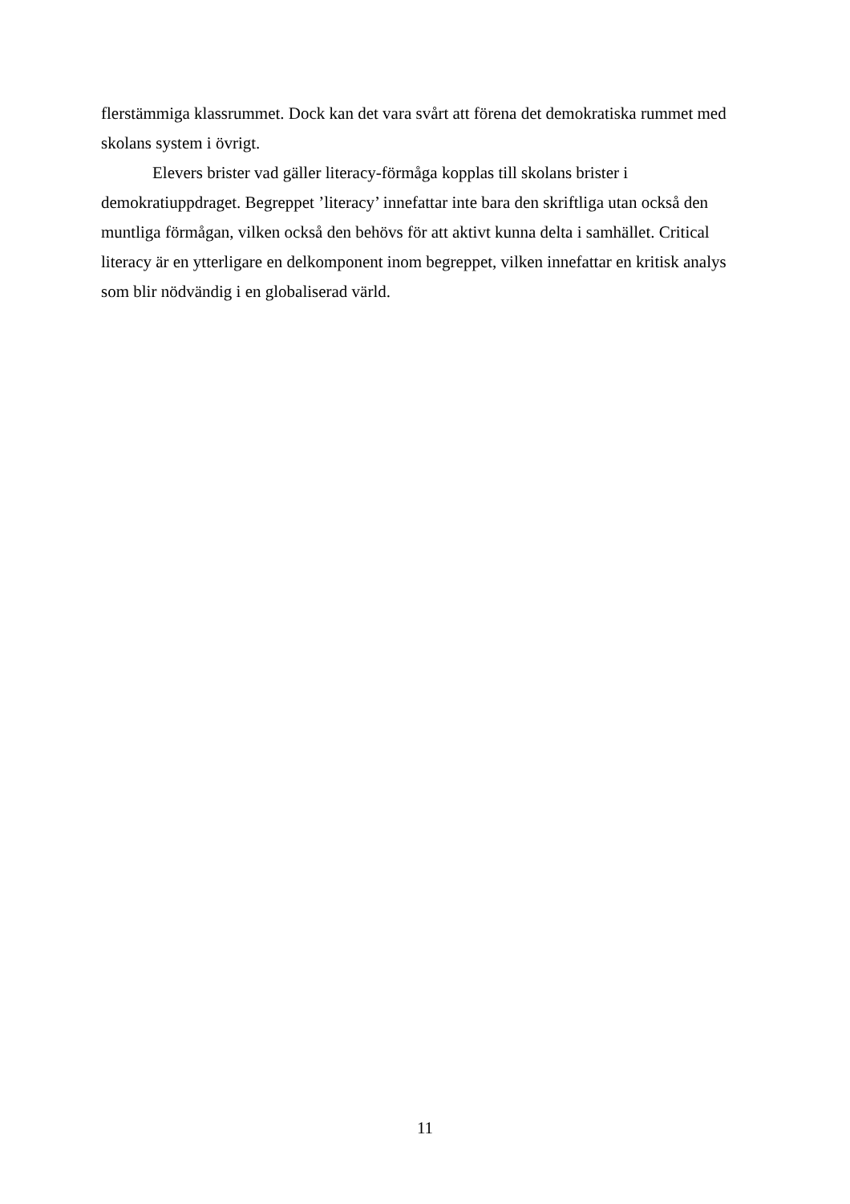flerstämmiga klassrummet. Dock kan det vara svårt att förena det demokratiska rummet med skolans system i övrigt.
Elevers brister vad gäller literacy-förmåga kopplas till skolans brister i demokratiuppdraget. Begreppet ’literacy’ innefattar inte bara den skriftliga utan också den muntliga förmågan, vilken också den behövs för att aktivt kunna delta i samhället. Critical literacy är en ytterligare en delkomponent inom begreppet, vilken innefattar en kritisk analys som blir nödvändig i en globaliserad värld.
11